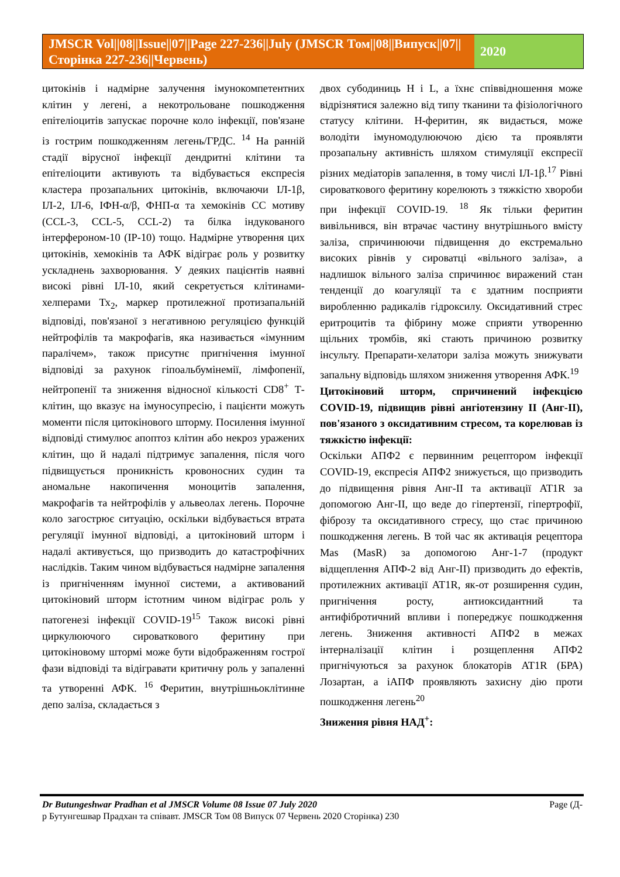JMSCR Vol||08||Issue||07||Page 227-236||July (JMSCR Том||08||Випуск||07||Сторінка 227-236||Червень)
2020
цитокінів і надмірне залучення імунокомпетентних клітин у легені, а некотрольоване пошкодження епітеліоцитів запускає порочне коло інфекції, пов'язане із гострим пошкодженням легень/ГРДС. <sup>14</sup> На ранній стадії вірусної інфекції дендритні клітини та епітеліоцити активують та відбувається експресія кластера прозапальних цитокінів, включаючи ІЛ-1β, ІЛ-2, ІЛ-6, ІФН-α/β, ФНП-α та хемокінів СС мотиву (CCL-3, CCL-5, CCL-2) та білка індукованого інтерфероном-10 (IP-10) тощо. Надмірне утворення цих цитокінів, хемокінів та АФК відіграє роль у розвитку ускладнень захворювання. У деяких пацієнтів наявні високі рівні ІЛ-10, який секретується клітинами-хелперами Тх<sub>2</sub>, маркер протилежної протизапальній відповіді, пов'язаної з негативною регуляцією функцій нейтрофілів та макрофагів, яка називається «імунним паралічем», також присутнє пригнічення імунної відповіді за рахунок гіпоальбумінемії, лімфопенії, нейтропенії та зниження відносної кількості CD8<sup>+</sup> Т-клітин, що вказує на імуносупресію, і пацієнти можуть моменти після цитокінового шторму. Посилення імунної відповіді стимулює апоптоз клітин або некроз уражених клітин, що й надалі підтримує запалення, після чого підвищується проникність кровоносних судин та аномальне накопичення моноцитів запалення, макрофагів та нейтрофілів у альвеолах легень. Порочне коло загострює ситуацію, оскільки відбувається втрата регуляції імунної відповіді, а цитокіновий шторм і надалі активується, що призводить до катастрофічних наслідків. Таким чином відбувається надмірне запалення із пригніченням імунної системи, а активований цитокіновий шторм істотним чином відіграє роль у патогенезі інфекції COVID-19<sup>15</sup> Також високі рівні циркулюючого сироваткового феритину при цитокіновому штормі може бути відображенням гострої фази відповіді та відігравати критичну роль у запаленні та утворенні АФК. <sup>16</sup> Феритин, внутрішньоклітинне депо заліза, складається з
двох субодиниць H і L, а їхнє співвідношення може відрізнятися залежно від типу тканини та фізіологічного статусу клітини. H-феритин, як видається, може володіти імуномодулюючою дією та проявляти прозапальну активність шляхом стимуляції експресії різних медіаторів запалення, в тому числі ІЛ-1β.<sup>17</sup> Рівні сироваткового феритину корелюють з тяжкістю хвороби при інфекції COVID-19. <sup>18</sup> Як тільки феритин вивільнився, він втрачає частину внутрішнього вмісту заліза, спричинюючи підвищення до екстремально високих рівнів у сироватці «вільного заліза», а надлишок вільного заліза спричинює виражений стан тенденції до коагуляції та є здатним посприяти виробленню радикалів гідроксилу. Оксидативний стрес еритроцитів та фібрину може сприяти утворенню щільних тромбів, які стають причиною розвитку інсульту. Препарати-хелатори заліза можуть знижувати запальну відповідь шляхом зниження утворення АФК.<sup>19</sup>
Цитокіновий шторм, спричинений інфекцією COVID-19, підвищив рівні ангіотензину II (Анг-II), пов'язаного з оксидативним стресом, та корелював із тяжкістю інфекції:
Оскільки АПФ2 є первинним рецептором інфекції COVID-19, експресія АПФ2 знижується, що призводить до підвищення рівня Анг-II та активації AT1R за допомогою Анг-II, що веде до гіпертензії, гіпертрофії, фіброзу та оксидативного стресу, що стає причиною пошкодження легень. В той час як активація рецептора Mas (MasR) за допомогою Анг-1-7 (продукт відщеплення АПФ-2 від Анг-II) призводить до ефектів, протилежних активації AT1R, як-от розширення судин, пригнічення росту, антиоксидантний та антифібротичний впливи і попереджує пошкодження легень. Зниження активності АПФ2 в межах інтерналізації клітин і розщеплення АПФ2 пригнічуються за рахунок блокаторів AT1R (БРА) Лозартан, а іАПФ проявляють захисну дію проти пошкодження легень<sup>20</sup>
Зниження рівня НАД<sup>+</sup>:
Dr Butungeshwar Pradhan et al JMSCR Volume 08 Issue 07 July 2020 Page (Д-
р Бутунгешвар Прадхан та співавт. JMSCR Том 08 Випуск 07 Червень 2020 Сторінка) 230